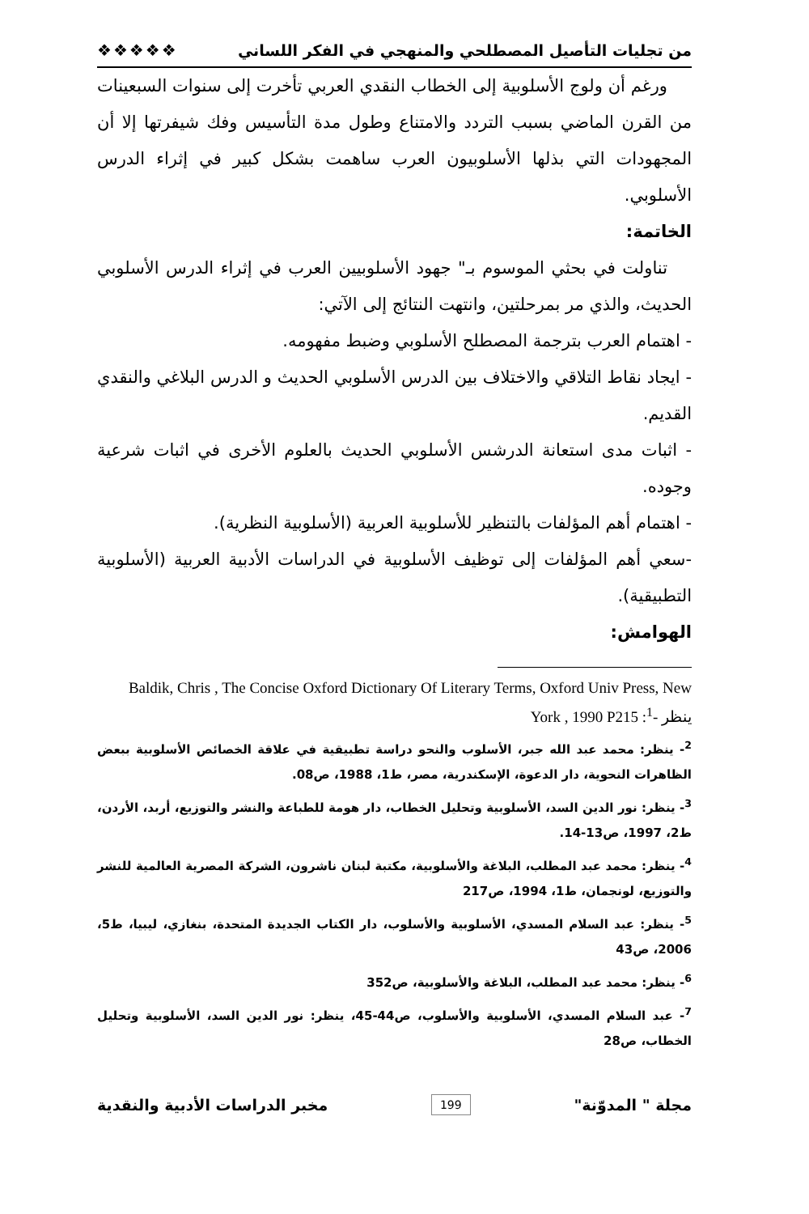من تجليات التأصيل المصطلحي والمنهجي في الفكر اللساني ❖❖❖❖❖
ورغم أن ولوج الأسلوبية إلى الخطاب النقدي العربي تأخرت إلى سنوات السبعينات من القرن الماضي بسبب التردد والامتناع وطول مدة التأسيس وفك شيفرتها إلا أن المجهودات التي بذلها الأسلوبيون العرب ساهمت بشكل كبير في إثراء الدرس الأسلوبي.
الخاتمة:
تناولت في بحثي الموسوم بـ" جهود الأسلوبيين العرب في إثراء الدرس الأسلوبي الحديث، والذي مر بمرحلتين، وانتهت النتائج إلى الآتي:
- اهتمام العرب بترجمة المصطلح الأسلوبي وضبط مفهومه.
- ايجاد نقاط التلاقي والاختلاف بين الدرس الأسلوبي الحديث و الدرس البلاغي والنقدي القديم.
- اثبات مدى استعانة الدرشس الأسلوبي الحديث بالعلوم الأخرى في اثبات شرعية وجوده.
- اهتمام أهم المؤلفات بالتنظير للأسلوبية العربية (الأسلوبية النظرية).
-سعي أهم المؤلفات إلى توظيف الأسلوبية في الدراسات الأدبية العربية (الأسلوبية التطبيقية).
الهوامش:
Baldik, Chris , The Concise Oxford Dictionary Of Literary Terms, Oxford Univ Press, New York , 1990 P215 :ينظر -<sup>1</sup>
<sup>2</sup>- ينظر: محمد عبد الله جبر، الأسلوب والنحو دراسة تطبيقية في علاقة الخصائص الأسلوبية ببعض الظاهرات النحوية، دار الدعوة، الإسكندرية، مصر، ط1، 1988، ص08.
<sup>3</sup>- ينظر: نور الدين السد، الأسلوبية وتحليل الخطاب، دار هومة للطباعة والنشر والتوزيع، أربد، الأردن، ط2، 1997، ص13-14.
<sup>4</sup>- ينظر: محمد عبد المطلب، البلاغة والأسلوبية، مكتبة لبنان ناشرون، الشركة المصرية العالمية للنشر والتوزيع، لونجمان، ط1، 1994، ص217
<sup>5</sup>- ينظر: عبد السلام المسدي، الأسلوبية والأسلوب، دار الكتاب الجديدة المتحدة، بنغازي، ليبيا، ط5، 2006، ص43
<sup>6</sup>- ينظر: محمد عبد المطلب، البلاغة والأسلوبية، ص352
<sup>7</sup>- عبد السلام المسدي، الأسلوبية والأسلوب، ص44-45، ينظر: نور الدين السد، الأسلوبية وتحليل الخطاب، ص28
مجلة " المدوّنة" 199 مخبر الدراسات الأدبية والنقدية